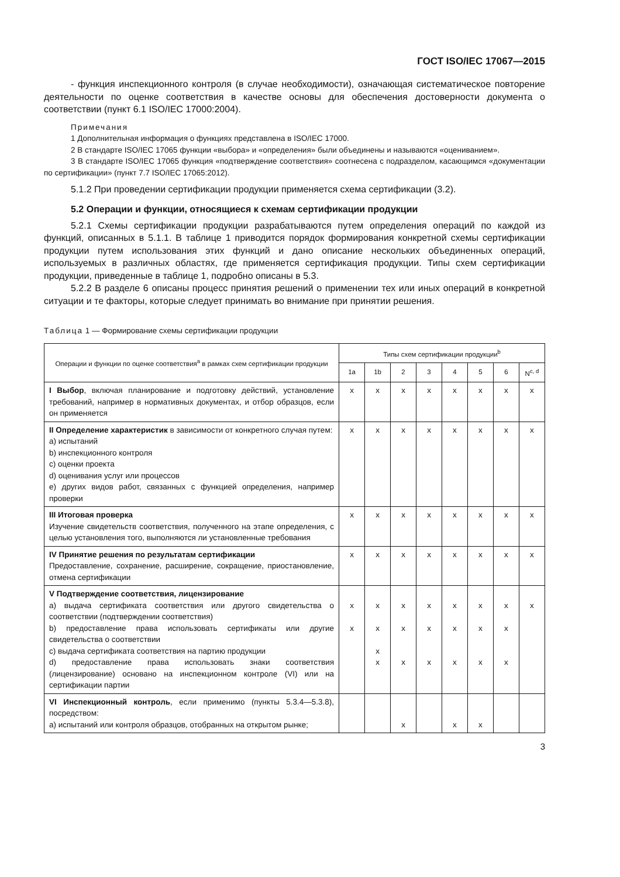ГОСТ ISO/IEC 17067—2015
- функция инспекционного контроля (в случае необходимости), означающая систематическое повторение деятельности по оценке соответствия в качестве основы для обеспечения достоверности документа о соответствии (пункт 6.1 ISO/IEC 17000:2004).
Примечания
1 Дополнительная информация о функциях представлена в ISO/IEC 17000.
2 В стандарте ISO/IEC 17065 функции «выбора» и «определения» были объединены и называются «оцениванием».
3 В стандарте ISO/IEC 17065 функция «подтверждение соответствия» соотнесена с подразделом, касающимся «документации по сертификации» (пункт 7.7 ISO/IEC 17065:2012).
5.1.2 При проведении сертификации продукции применяется схема сертификации (3.2).
5.2 Операции и функции, относящиеся к схемам сертификации продукции
5.2.1 Схемы сертификации продукции разрабатываются путем определения операций по каждой из функций, описанных в 5.1.1. В таблице 1 приводится порядок формирования конкретной схемы сертификации продукции путем использования этих функций и дано описание нескольких объединенных операций, используемых в различных областях, где применяется сертификация продукции. Типы схем сертификации продукции, приведенные в таблице 1, подробно описаны в 5.3.
5.2.2 В разделе 6 описаны процесс принятия решений о применении тех или иных операций в конкретной ситуации и те факторы, которые следует принимать во внимание при принятии решения.
Таблица 1 — Формирование схемы сертификации продукции
| Операции и функции по оценке соответствия<sup>a</sup> в рамках схем сертификации продукции | Типы схем сертификации продукции<sup>b</sup> | | | | | | | |
| --- | --- | --- | --- | --- | --- | --- | --- | --- |
| | 1a | 1b | 2 | 3 | 4 | 5 | 6 | N<sup>c, d</sup> |
| I Выбор , включая планирование и подготовку действий, установление требований, например в нормативных документах, и отбор образцов, если он применяется | x | x | x | x | x | x | x | x |
| II Определение характеристик в зависимости от конкретного случая путем: a) испытаний b) инспекционного контроля c) оценки проекта d) оценивания услуг или процессов e) других видов работ, связанных с функцией определения, например проверки | x | x | x | x | x | x | x | x |
| III Итоговая проверка Изучение свидетельств соответствия, полученного на этапе определения, с целью установления того, выполняются ли установленные требования | x | x | x | x | x | x | x | x |
| IV Принятие решения по результатам сертификации Предоставление, сохранение, расширение, сокращение, приостановление, отмена сертификации | x | x | x | x | x | x | x | x |
| V Подтверждение соответствия, лицензирование a) выдача сертификата соответствия или другого свидетельства о соответствии (подтверждении соответствия) b) предоставление права использовать сертификаты или другие свидетельства о соответствии c) выдача сертификата соответствия на партию продукции d) предоставление права использовать знаки соответствия (лицензирование) основано на инспекционном контроле (VI) или на сертификации партии | x x | x x x x | x x x | x x x | x x x | x x x | x x x | x |
| VI Инспекционный контроль , если применимо (пункты 5.3.4—5.3.8), посредством: a) испытаний или контроля образцов, отобранных на открытом рынке; | | | x | | x | x | | |
3